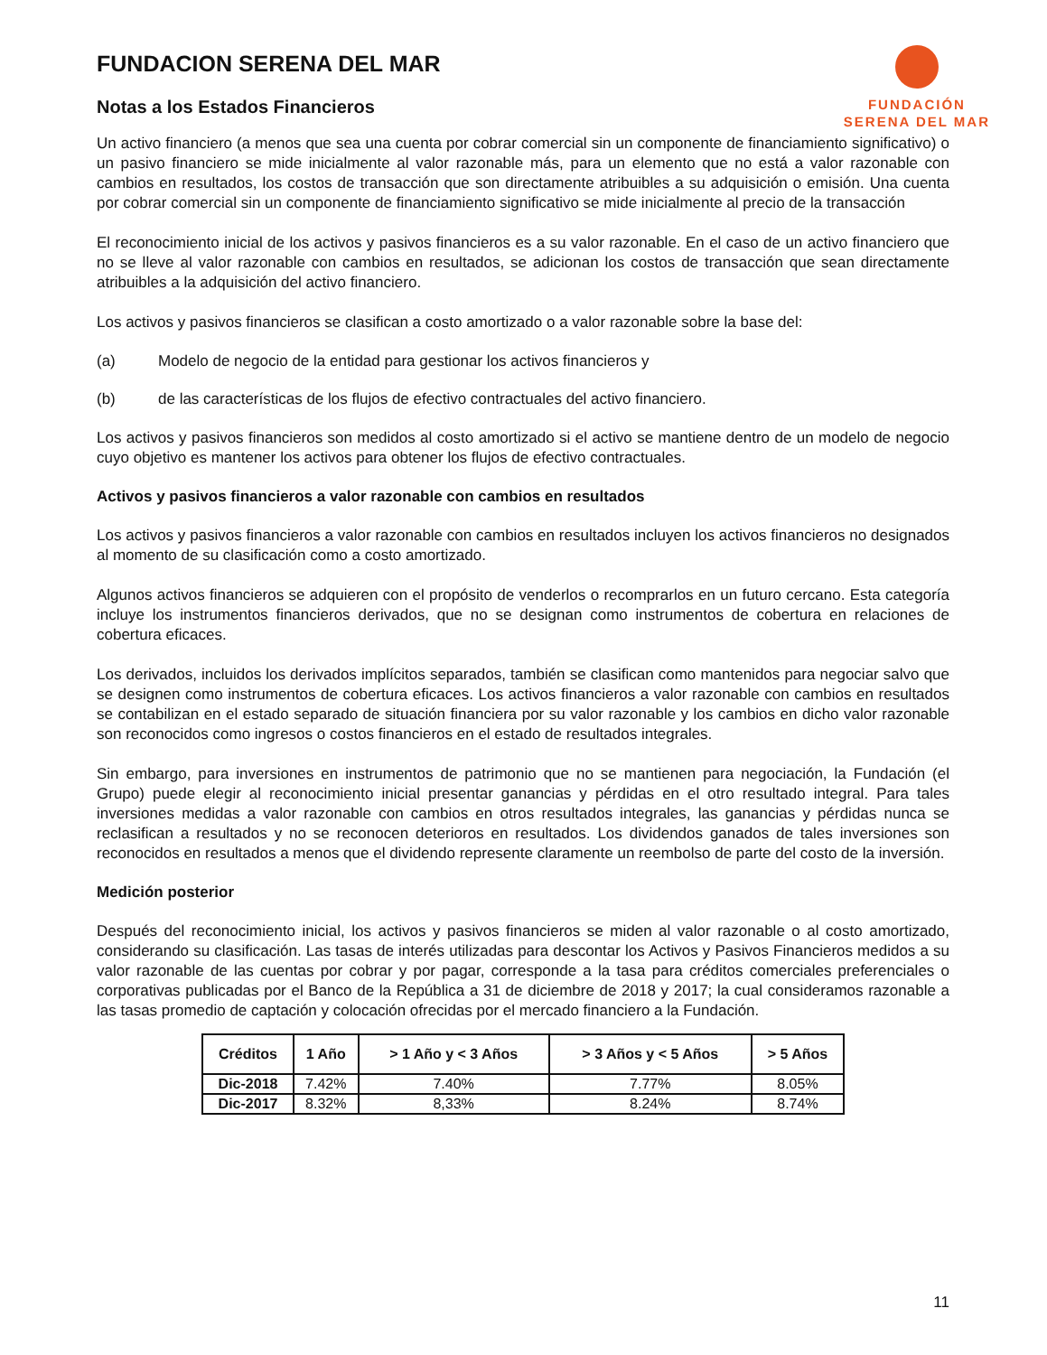FUNDACION SERENA DEL MAR
Notas a los Estados Financieros
FUNDACIÓN
SERENA DEL MAR
Un activo financiero (a menos que sea una cuenta por cobrar comercial sin un componente de financiamiento significativo) o un pasivo financiero se mide inicialmente al valor razonable más, para un elemento que no está a valor razonable con cambios en resultados, los costos de transacción que son directamente atribuibles a su adquisición o emisión. Una cuenta por cobrar comercial sin un componente de financiamiento significativo se mide inicialmente al precio de la transacción
El reconocimiento inicial de los activos y pasivos financieros es a su valor razonable. En el caso de un activo financiero que no se lleve al valor razonable con cambios en resultados, se adicionan los costos de transacción que sean directamente atribuibles a la adquisición del activo financiero.
Los activos y pasivos financieros se clasifican a costo amortizado o a valor razonable sobre la base del:
(a) Modelo de negocio de la entidad para gestionar los activos financieros y
(b) de las características de los flujos de efectivo contractuales del activo financiero.
Los activos y pasivos financieros son medidos al costo amortizado si el activo se mantiene dentro de un modelo de negocio cuyo objetivo es mantener los activos para obtener los flujos de efectivo contractuales.
Activos y pasivos financieros a valor razonable con cambios en resultados
Los activos y pasivos financieros a valor razonable con cambios en resultados incluyen los activos financieros no designados al momento de su clasificación como a costo amortizado.
Algunos activos financieros se adquieren con el propósito de venderlos o recomprarlos en un futuro cercano. Esta categoría incluye los instrumentos financieros derivados, que no se designan como instrumentos de cobertura en relaciones de cobertura eficaces.
Los derivados, incluidos los derivados implícitos separados, también se clasifican como mantenidos para negociar salvo que se designen como instrumentos de cobertura eficaces. Los activos financieros a valor razonable con cambios en resultados se contabilizan en el estado separado de situación financiera por su valor razonable y los cambios en dicho valor razonable son reconocidos como ingresos o costos financieros en el estado de resultados integrales.
Sin embargo, para inversiones en instrumentos de patrimonio que no se mantienen para negociación, la Fundación (el Grupo) puede elegir al reconocimiento inicial presentar ganancias y pérdidas en el otro resultado integral. Para tales inversiones medidas a valor razonable con cambios en otros resultados integrales, las ganancias y pérdidas nunca se reclasifican a resultados y no se reconocen deterioros en resultados. Los dividendos ganados de tales inversiones son reconocidos en resultados a menos que el dividendo represente claramente un reembolso de parte del costo de la inversión.
Medición posterior
Después del reconocimiento inicial, los activos y pasivos financieros se miden al valor razonable o al costo amortizado, considerando su clasificación. Las tasas de interés utilizadas para descontar los Activos y Pasivos Financieros medidos a su valor razonable de las cuentas por cobrar y por pagar, corresponde a la tasa para créditos comerciales preferenciales o corporativas publicadas por el Banco de la República a 31 de diciembre de 2018 y 2017; la cual consideramos razonable a las tasas promedio de captación y colocación ofrecidas por el mercado financiero a la Fundación.
| Créditos | 1 Año | > 1 Año y < 3 Años | > 3 Años y < 5 Años | > 5 Años |
| --- | --- | --- | --- | --- |
| Dic-2018 | 7.42% | 7.40% | 7.77% | 8.05% |
| Dic-2017 | 8.32% | 8,33% | 8.24% | 8.74% |
11